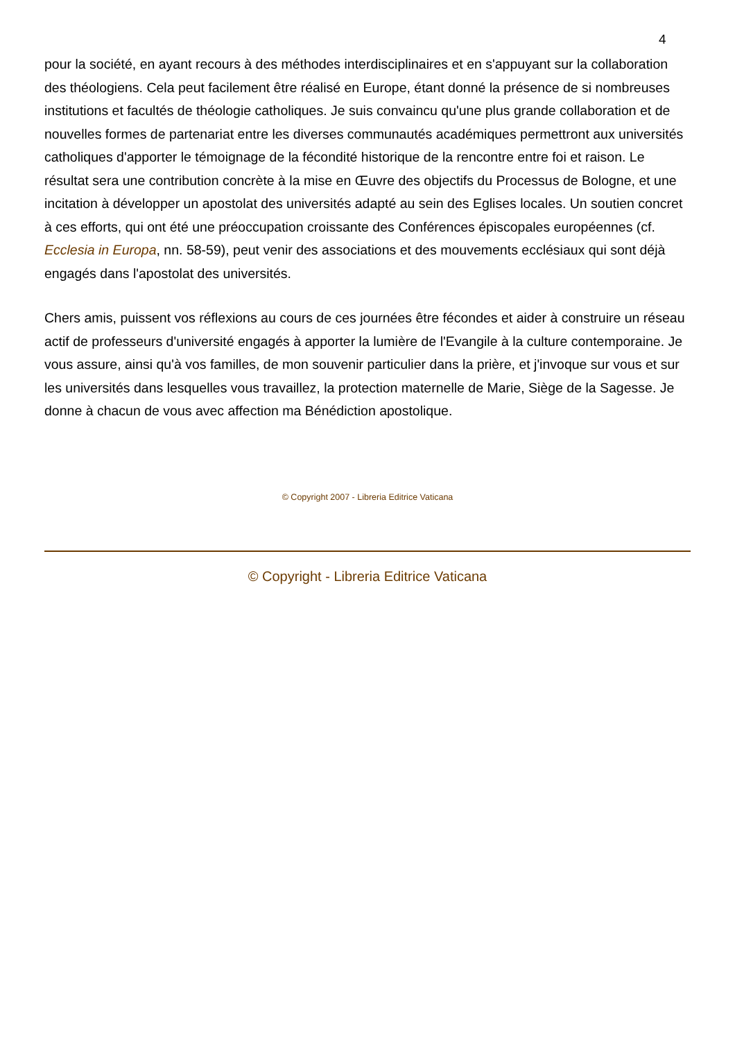4
pour la société, en ayant recours à des méthodes interdisciplinaires et en s'appuyant sur la collaboration des théologiens. Cela peut facilement être réalisé en Europe, étant donné la présence de si nombreuses institutions et facultés de théologie catholiques. Je suis convaincu qu'une plus grande collaboration et de nouvelles formes de partenariat entre les diverses communautés académiques permettront aux universités catholiques d'apporter le témoignage de la fécondité historique de la rencontre entre foi et raison. Le résultat sera une contribution concrète à la mise en Œuvre des objectifs du Processus de Bologne, et une incitation à développer un apostolat des universités adapté au sein des Eglises locales. Un soutien concret à ces efforts, qui ont été une préoccupation croissante des Conférences épiscopales européennes (cf. Ecclesia in Europa, nn. 58-59), peut venir des associations et des mouvements ecclésiaux qui sont déjà engagés dans l'apostolat des universités.
Chers amis, puissent vos réflexions au cours de ces journées être fécondes et aider à construire un réseau actif de professeurs d'université engagés à apporter la lumière de l'Evangile à la culture contemporaine. Je vous assure, ainsi qu'à vos familles, de mon souvenir particulier dans la prière, et j'invoque sur vous et sur les universités dans lesquelles vous travaillez, la protection maternelle de Marie, Siège de la Sagesse. Je donne à chacun de vous avec affection ma Bénédiction apostolique.
© Copyright 2007 - Libreria Editrice Vaticana
© Copyright - Libreria Editrice Vaticana